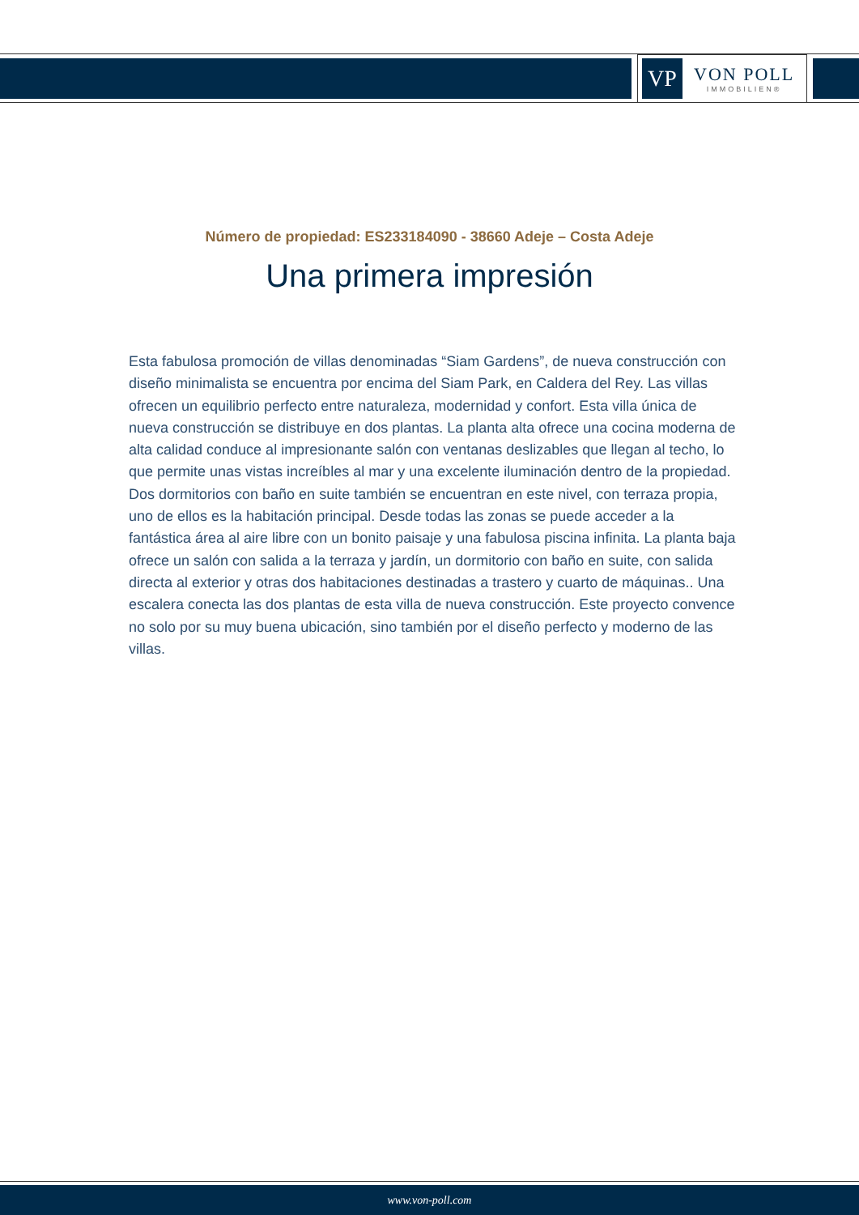VP
VON POLL
IMMOBILIEN®
Número de propiedad: ES233184090 - 38660 Adeje – Costa Adeje
Una primera impresión
Esta fabulosa promoción de villas denominadas “Siam Gardens”, de nueva construcción con diseño minimalista se encuentra por encima del Siam Park, en Caldera del Rey. Las villas ofrecen un equilibrio perfecto entre naturaleza, modernidad y confort. Esta villa única de nueva construcción se distribuye en dos plantas. La planta alta ofrece una cocina moderna de alta calidad conduce al impresionante salón con ventanas deslizables que llegan al techo, lo que permite unas vistas increíbles al mar y una excelente iluminación dentro de la propiedad. Dos dormitorios con baño en suite también se encuentran en este nivel, con terraza propia, uno de ellos es la habitación principal. Desde todas las zonas se puede acceder a la fantástica área al aire libre con un bonito paisaje y una fabulosa piscina infinita. La planta baja ofrece un salón con salida a la terraza y jardín, un dormitorio con baño en suite, con salida directa al exterior y otras dos habitaciones destinadas a trastero y cuarto de máquinas.. Una escalera conecta las dos plantas de esta villa de nueva construcción. Este proyecto convence no solo por su muy buena ubicación, sino también por el diseño perfecto y moderno de las villas.
www.von-poll.com